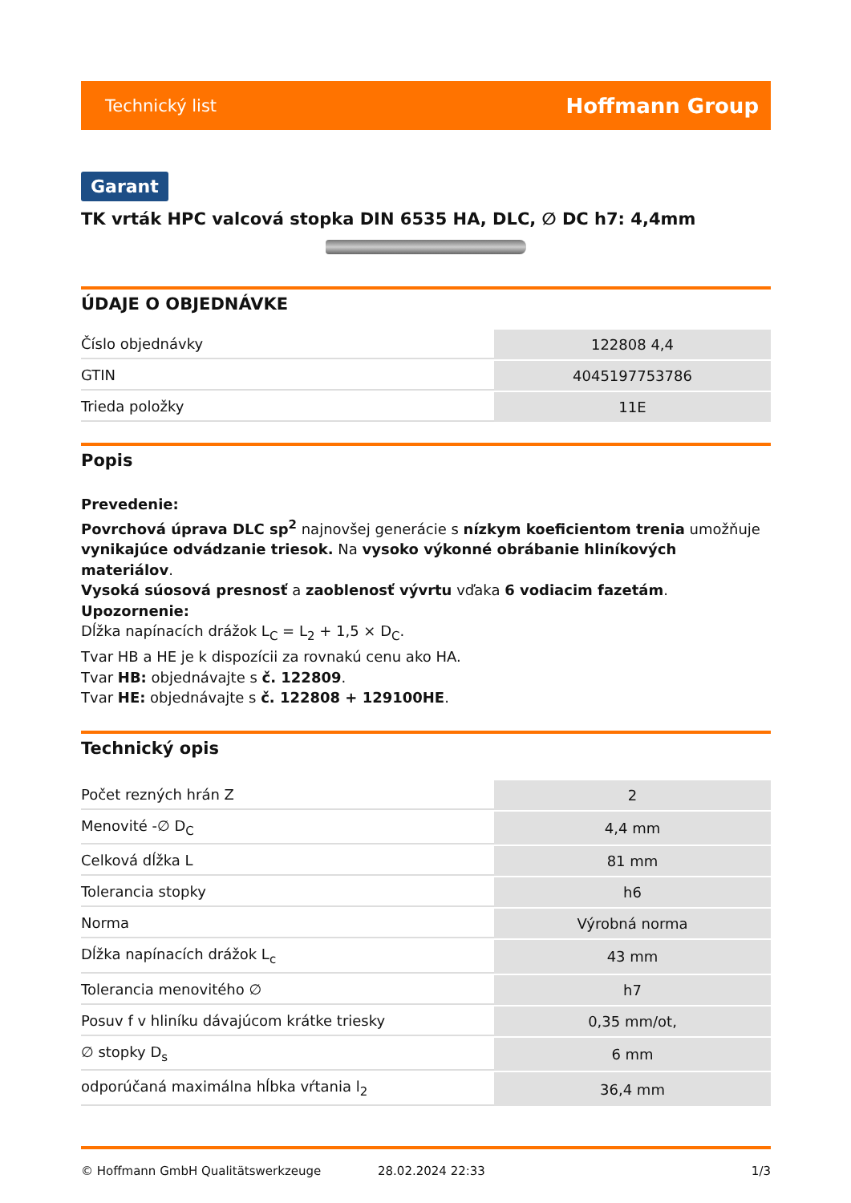Technický list Hoffmann Group
Garant
TK vrták HPC valcová stopka DIN 6535 HA, DLC, ∅ DC h7: 4,4mm
ÚDAJE O OBJEDNÁVKE
| Číslo objednávky | 122808 4,4 |
| GTIN | 4045197753786 |
| Trieda položky | 11E |
Popis
Prevedenie:
Povrchová úprava DLC sp<sup>2</sup> najnovšej generácie s nízkym koeficientom trenia umožňuje vynikajúce odvádzanie triesok. Na vysoko výkonné obrábanie hliníkových materiálov.
Vysoká súosová presnosť a zaoblenosť vývrtu vďaka 6 vodiacim fazetám.
Upozornenie:
Dĺžka napínacích drážok L<sub>C</sub> = L<sub>2</sub> + 1,5 × D<sub>C</sub>.
Tvar HB a HE je k dispozícii za rovnakú cenu ako HA.
Tvar HB: objednávajte s č. 122809.
Tvar HE: objednávajte s č. 122808 + 129100HE.
Technický opis
| Počet rezných hrán Z | 2 |
| Menovité -∅ D<sub>C</sub> | 4,4 mm |
| Celková dĺžka L | 81 mm |
| Tolerancia stopky | h6 |
| Norma | Výrobná norma |
| Dĺžka napínacích drážok L<sub>c</sub> | 43 mm |
| Tolerancia menovitého ∅ | h7 |
| Posuv f v hliníku dávajúcom krátke triesky | 0,35 mm/ot, |
| ∅ stopky D<sub>s</sub> | 6 mm |
| odporúčaná maximálna hĺbka vŕtania l<sub>2</sub> | 36,4 mm |
© Hoffmann GmbH Qualitätswerkzeuge 28.02.2024 22:33 1/3